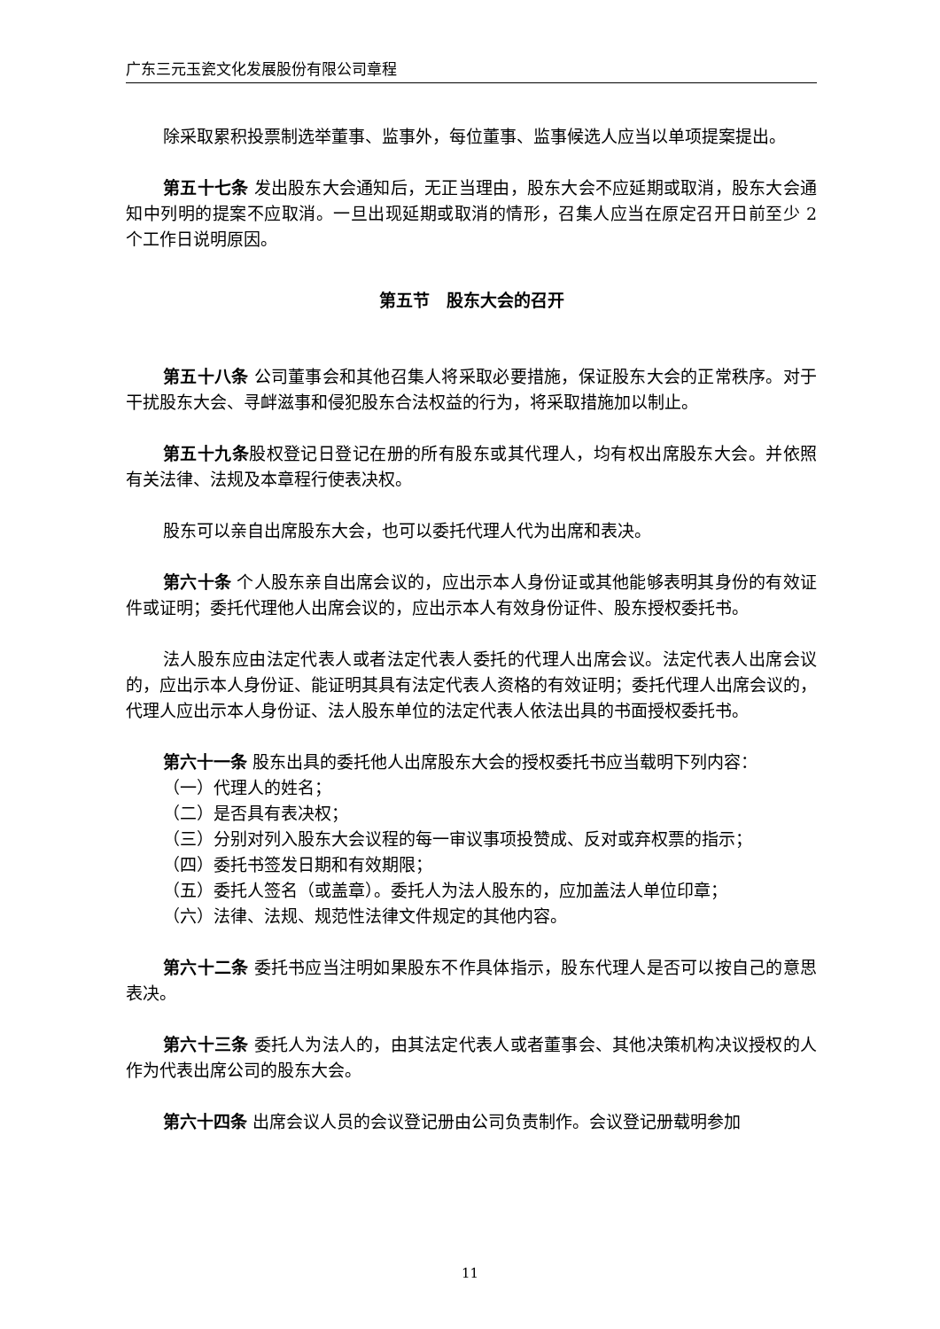广东三元玉瓷文化发展股份有限公司章程
除采取累积投票制选举董事、监事外，每位董事、监事候选人应当以单项提案提出。
第五十七条 发出股东大会通知后，无正当理由，股东大会不应延期或取消，股东大会通知中列明的提案不应取消。一旦出现延期或取消的情形，召集人应当在原定召开日前至少 2 个工作日说明原因。
第五节　股东大会的召开
第五十八条 公司董事会和其他召集人将采取必要措施，保证股东大会的正常秩序。对于干扰股东大会、寻衅滋事和侵犯股东合法权益的行为，将采取措施加以制止。
第五十九条股权登记日登记在册的所有股东或其代理人，均有权出席股东大会。并依照有关法律、法规及本章程行使表决权。
股东可以亲自出席股东大会，也可以委托代理人代为出席和表决。
第六十条 个人股东亲自出席会议的，应出示本人身份证或其他能够表明其身份的有效证件或证明；委托代理他人出席会议的，应出示本人有效身份证件、股东授权委托书。
法人股东应由法定代表人或者法定代表人委托的代理人出席会议。法定代表人出席会议的，应出示本人身份证、能证明其具有法定代表人资格的有效证明；委托代理人出席会议的，代理人应出示本人身份证、法人股东单位的法定代表人依法出具的书面授权委托书。
第六十一条 股东出具的委托他人出席股东大会的授权委托书应当载明下列内容：
（一）代理人的姓名；
（二）是否具有表决权；
（三）分别对列入股东大会议程的每一审议事项投赞成、反对或弃权票的指示；
（四）委托书签发日期和有效期限；
（五）委托人签名（或盖章）。委托人为法人股东的，应加盖法人单位印章；
（六）法律、法规、规范性法律文件规定的其他内容。
第六十二条 委托书应当注明如果股东不作具体指示，股东代理人是否可以按自己的意思表决。
第六十三条 委托人为法人的，由其法定代表人或者董事会、其他决策机构决议授权的人作为代表出席公司的股东大会。
第六十四条 出席会议人员的会议登记册由公司负责制作。会议登记册载明参加
11